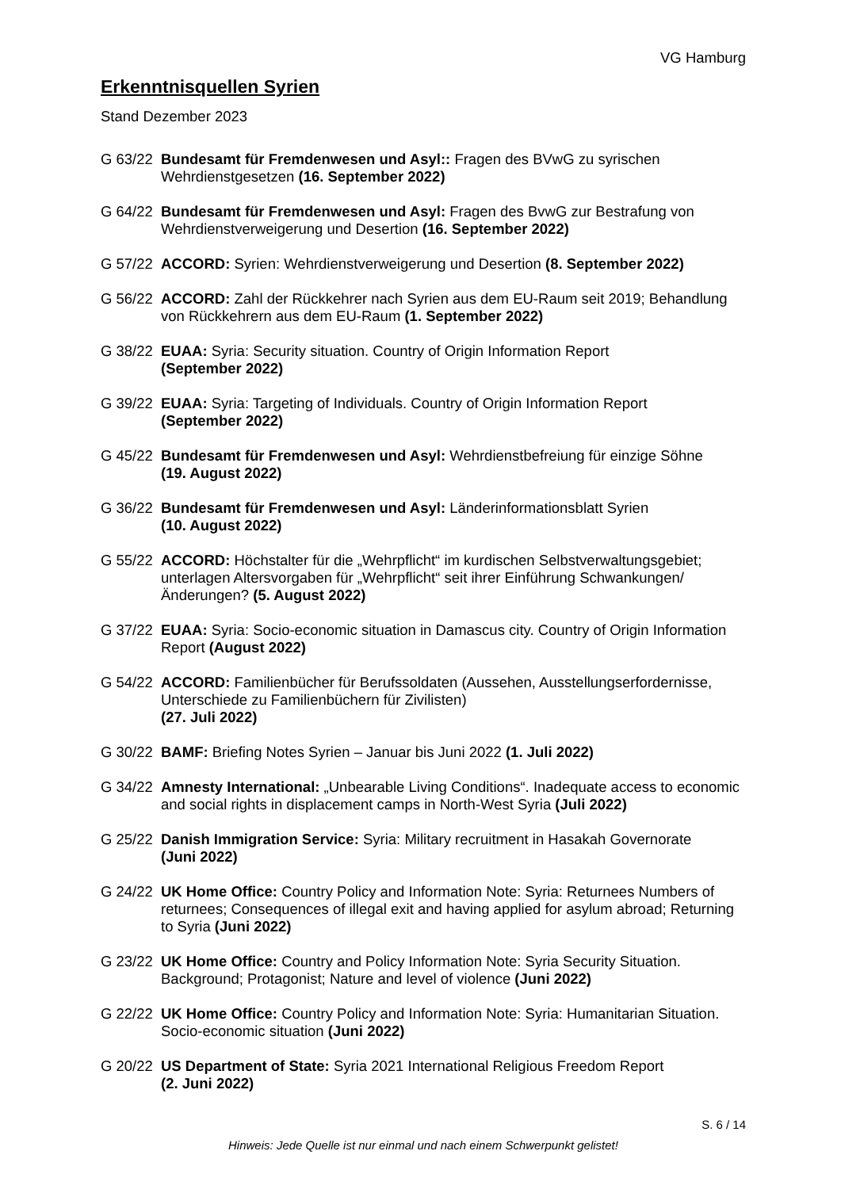VG Hamburg
Erkenntnisquellen Syrien
Stand Dezember 2023
G 63/22
Bundesamt für Fremdenwesen und Asyl:: Fragen des BVwG zu syrischen Wehrdienstgesetzen (16. September 2022)
G 64/22
Bundesamt für Fremdenwesen und Asyl: Fragen des BvwG zur Bestrafung von Wehrdienstverweigerung und Desertion (16. September 2022)
G 57/22
ACCORD: Syrien: Wehrdienstverweigerung und Desertion (8. September 2022)
G 56/22
ACCORD: Zahl der Rückkehrer nach Syrien aus dem EU-Raum seit 2019; Behandlung von Rückkehrern aus dem EU-Raum (1. September 2022)
G 38/22
EUAA: Syria: Security situation. Country of Origin Information Report
(September 2022)
G 39/22
EUAA: Syria: Targeting of Individuals. Country of Origin Information Report
(September 2022)
G 45/22
Bundesamt für Fremdenwesen und Asyl: Wehrdienstbefreiung für einzige Söhne
(19. August 2022)
G 36/22
Bundesamt für Fremdenwesen und Asyl: Länderinformationsblatt Syrien
(10. August 2022)
G 55/22
ACCORD: Höchstalter für die „Wehrpflicht“ im kurdischen Selbstverwaltungsgebiet; unterlagen Altersvorgaben für „Wehrpflicht“ seit ihrer Einführung Schwankungen/Änderungen? (5. August 2022)
G 37/22
EUAA: Syria: Socio-economic situation in Damascus city. Country of Origin Information Report (August 2022)
G 54/22
ACCORD: Familienbücher für Berufssoldaten (Aussehen, Ausstellungserfordernisse, Unterschiede zu Familienbüchern für Zivilisten)
(27. Juli 2022)
G 30/22
BAMF: Briefing Notes Syrien – Januar bis Juni 2022 (1. Juli 2022)
G 34/22
Amnesty International: „Unbearable Living Conditions“. Inadequate access to economic and social rights in displacement camps in North-West Syria (Juli 2022)
G 25/22
Danish Immigration Service: Syria: Military recruitment in Hasakah Governorate
(Juni 2022)
G 24/22
UK Home Office: Country Policy and Information Note: Syria: Returnees Numbers of returnees; Consequences of illegal exit and having applied for asylum abroad; Returning to Syria (Juni 2022)
G 23/22
UK Home Office: Country and Policy Information Note: Syria Security Situation. Background; Protagonist; Nature and level of violence (Juni 2022)
G 22/22
UK Home Office: Country Policy and Information Note: Syria: Humanitarian Situation. Socio-economic situation (Juni 2022)
G 20/22
US Department of State: Syria 2021 International Religious Freedom Report
(2. Juni 2022)
S. 6 / 14
Hinweis: Jede Quelle ist nur einmal und nach einem Schwerpunkt gelistet!